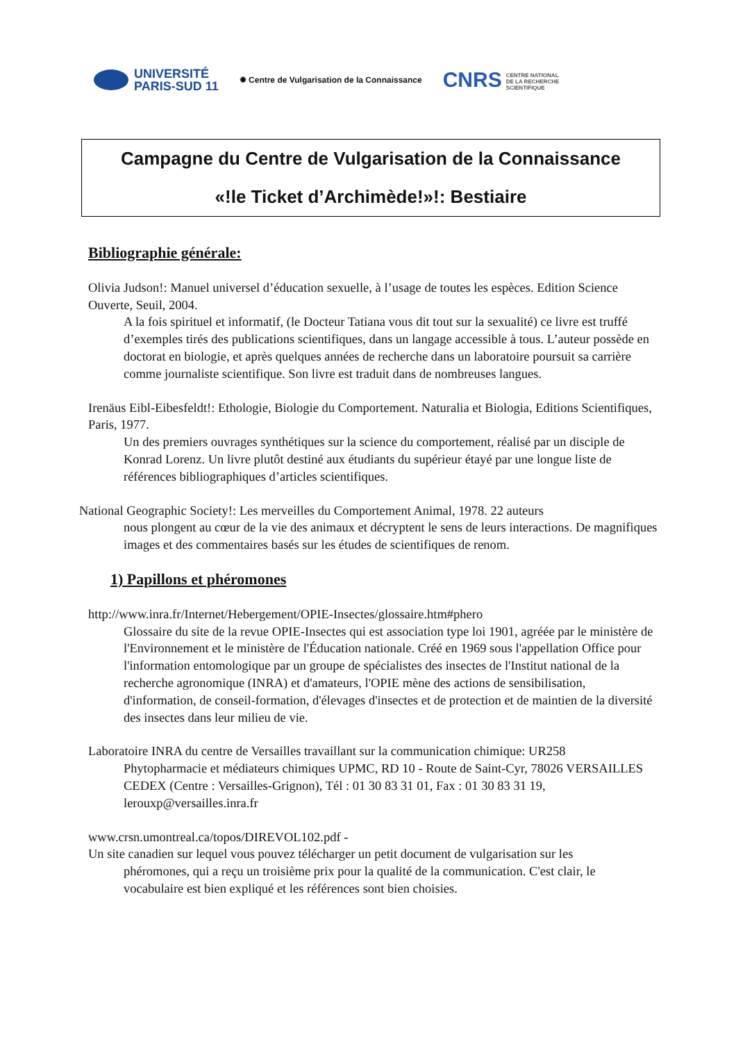UNIVERSITÉ
PARIS-SUD 11
✹ Centre de Vulgarisation de la Connaissance
CNRS CENTRE NATIONAL DE LA RECHERCHE SCIENTIFIQUE
Campagne du Centre de Vulgarisation de la Connaissance
«!le Ticket d’Archimède!»!: Bestiaire
Bibliographie générale:
Olivia Judson!: Manuel universel d’éducation sexuelle, à l’usage de toutes les espèces. Edition Science Ouverte, Seuil, 2004.
A la fois spirituel et informatif, (le Docteur Tatiana vous dit tout sur la sexualité) ce livre est truffé d’exemples tirés des publications scientifiques, dans un langage accessible à tous. L’auteur possède en doctorat en biologie, et après quelques années de recherche dans un laboratoire poursuit sa carrière comme journaliste scientifique. Son livre est traduit dans de nombreuses langues.
Irenäus Eibl-Eibesfeldt!: Ethologie, Biologie du Comportement. Naturalia et Biologia, Editions Scientifiques, Paris, 1977.
Un des premiers ouvrages synthétiques sur la science du comportement, réalisé par un disciple de Konrad Lorenz. Un livre plutôt destiné aux étudiants du supérieur étayé par une longue liste de références bibliographiques d’articles scientifiques.
National Geographic Society!: Les merveilles du Comportement Animal, 1978. 22 auteurs
nous plongent au cœur de la vie des animaux et décryptent le sens de leurs interactions. De magnifiques images et des commentaires basés sur les études de scientifiques de renom.
1) Papillons et phéromones
http://www.inra.fr/Internet/Hebergement/OPIE-Insectes/glossaire.htm#phero
Glossaire du site de la revue OPIE-Insectes qui est association type loi 1901, agréée par le ministère de l'Environnement et le ministère de l'Éducation nationale. Créé en 1969 sous l'appellation Office pour l'information entomologique par un groupe de spécialistes des insectes de l'Institut national de la recherche agronomique (INRA) et d'amateurs, l'OPIE mène des actions de sensibilisation, d'information, de conseil-formation, d'élevages d'insectes et de protection et de maintien de la diversité des insectes dans leur milieu de vie.
Laboratoire INRA du centre de Versailles travaillant sur la communication chimique: UR258
Phytopharmacie et médiateurs chimiques UPMC, RD 10 - Route de Saint-Cyr, 78026 VERSAILLES CEDEX (Centre : Versailles-Grignon), Tél : 01 30 83 31 01, Fax : 01 30 83 31 19, lerouxp@versailles.inra.fr
www.crsn.umontreal.ca/topos/DIREVOL102.pdf -
Un site canadien sur lequel vous pouvez télécharger un petit document de vulgarisation sur les
phéromones, qui a reçu un troisième prix pour la qualité de la communication. C'est clair, le vocabulaire est bien expliqué et les références sont bien choisies.